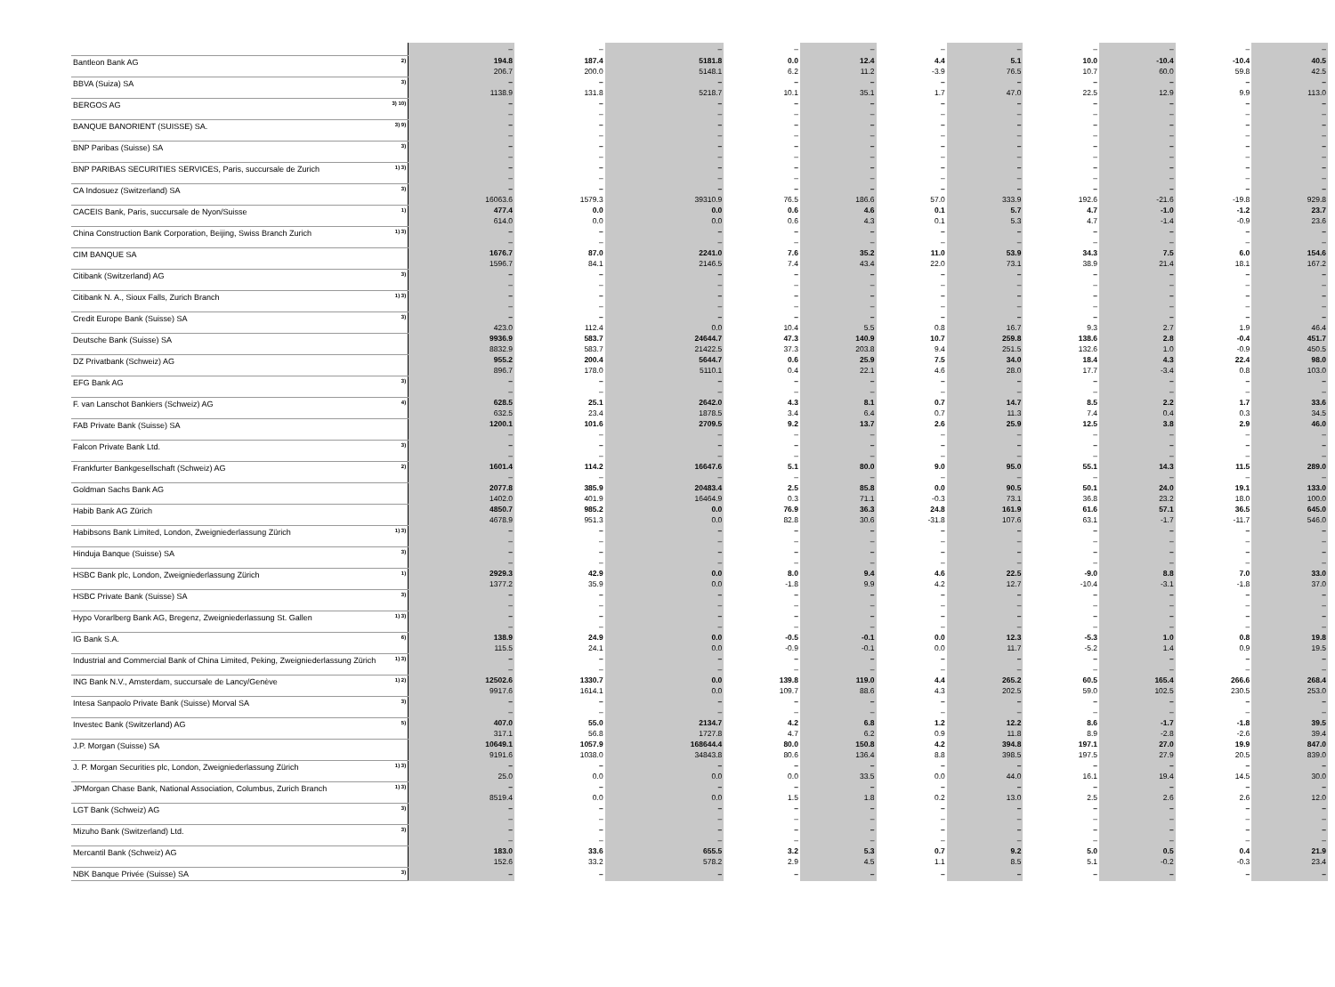| | | – | – | – | – | – | – | – | – | – | – | – |
| Bantleon Bank AG | <sup>2)</sup> | 194.8 | 187.4 | 5181.8 | 0.0 | 12.4 | 4.4 | 5.1 | 10.0 | -10.4 | -10.4 | 40.5 |
| | | 206.7 | 200.0 | 5148.1 | 6.2 | 11.2 | -3.9 | 76.5 | 10.7 | 60.0 | 59.8 | 42.5 |
| BBVA (Suiza) SA | <sup>3)</sup> | – | – | – | – | – | – | – | – | – | – | – |
| | | 1138.9 | 131.8 | 5218.7 | 10.1 | 35.1 | 1.7 | 47.0 | 22.5 | 12.9 | 9.9 | 113.0 |
| BERGOS AG | <sup>3) 10)</sup> | – | – | – | – | – | – | – | – | – | – | – |
| | | – | – | – | – | – | – | – | – | – | – | – |
| BANQUE BANORIENT (SUISSE) SA. | <sup>3) 9)</sup> | – | – | – | – | – | – | – | – | – | – | – |
| | | – | – | – | – | – | – | – | – | – | – | – |
| BNP Paribas (Suisse) SA | <sup>3)</sup> | – | – | – | – | – | – | – | – | – | – | – |
| | | – | – | – | – | – | – | – | – | – | – | – |
| BNP PARIBAS SECURITIES SERVICES, Paris, succursale de Zurich | <sup>1) 3)</sup> | – | – | – | – | – | – | – | – | – | – | – |
| | | – | – | – | – | – | – | – | – | – | – | – |
| CA Indosuez (Switzerland) SA | <sup>3)</sup> | – | – | – | – | – | – | – | – | – | – | – |
| | | 16063.6 | 1579.3 | 39310.9 | 76.5 | 186.6 | 57.0 | 333.9 | 192.6 | -21.6 | -19.8 | 929.8 |
| CACEIS Bank, Paris, succursale de Nyon/Suisse | <sup>1)</sup> | 477.4 | 0.0 | 0.0 | 0.6 | 4.6 | 0.1 | 5.7 | 4.7 | -1.0 | -1.2 | 23.7 |
| | | 614.0 | 0.0 | 0.0 | 0.6 | 4.3 | 0.1 | 5.3 | 4.7 | -1.4 | -0.9 | 23.6 |
| China Construction Bank Corporation, Beijing, Swiss Branch Zurich | <sup>1) 3)</sup> | – | – | – | – | – | – | – | – | – | – | – |
| | | – | – | – | – | – | – | – | – | – | – | – |
| CIM BANQUE SA | | 1676.7 | 87.0 | 2241.0 | 7.6 | 35.2 | 11.0 | 53.9 | 34.3 | 7.5 | 6.0 | 154.6 |
| | | 1596.7 | 84.1 | 2146.5 | 7.4 | 43.4 | 22.0 | 73.1 | 38.9 | 21.4 | 18.1 | 167.2 |
| Citibank (Switzerland) AG | <sup>3)</sup> | – | – | – | – | – | – | – | – | – | – | – |
| | | – | – | – | – | – | – | – | – | – | – | – |
| Citibank N. A., Sioux Falls, Zurich Branch | <sup>1) 3)</sup> | – | – | – | – | – | – | – | – | – | – | – |
| | | – | – | – | – | – | – | – | – | – | – | – |
| Credit Europe Bank (Suisse) SA | <sup>3)</sup> | – | – | – | – | – | – | – | – | – | – | – |
| | | 423.0 | 112.4 | 0.0 | 10.4 | 5.5 | 0.8 | 16.7 | 9.3 | 2.7 | 1.9 | 46.4 |
| Deutsche Bank (Suisse) SA | | 9936.9 | 583.7 | 24644.7 | 47.3 | 140.9 | 10.7 | 259.8 | 138.6 | 2.8 | -0.4 | 451.7 |
| | | 8832.9 | 583.7 | 21422.5 | 37.3 | 203.8 | 9.4 | 251.5 | 132.6 | 1.0 | -0.9 | 450.5 |
| DZ Privatbank (Schweiz) AG | | 955.2 | 200.4 | 5644.7 | 0.6 | 25.9 | 7.5 | 34.0 | 18.4 | 4.3 | 22.4 | 98.0 |
| | | 896.7 | 178.0 | 5110.1 | 0.4 | 22.1 | 4.6 | 28.0 | 17.7 | -3.4 | 0.8 | 103.0 |
| EFG Bank AG | <sup>3)</sup> | – | – | – | – | – | – | – | – | – | – | – |
| | | – | – | – | – | – | – | – | – | – | – | – |
| F. van Lanschot Bankiers (Schweiz) AG | <sup>4)</sup> | 628.5 | 25.1 | 2642.0 | 4.3 | 8.1 | 0.7 | 14.7 | 8.5 | 2.2 | 1.7 | 33.6 |
| | | 632.5 | 23.4 | 1878.5 | 3.4 | 6.4 | 0.7 | 11.3 | 7.4 | 0.4 | 0.3 | 34.5 |
| FAB Private Bank (Suisse) SA | | 1200.1 | 101.6 | 2709.5 | 9.2 | 13.7 | 2.6 | 25.9 | 12.5 | 3.8 | 2.9 | 46.0 |
| | | – | – | – | – | – | – | – | – | – | – | – |
| Falcon Private Bank Ltd. | <sup>3)</sup> | – | – | – | – | – | – | – | – | – | – | – |
| | | – | – | – | – | – | – | – | – | – | – | – |
| Frankfurter Bankgesellschaft (Schweiz) AG | <sup>2)</sup> | 1601.4 | 114.2 | 16647.6 | 5.1 | 80.0 | 9.0 | 95.0 | 55.1 | 14.3 | 11.5 | 289.0 |
| | | – | – | – | – | – | – | – | – | – | – | – |
| Goldman Sachs Bank AG | | 2077.8 | 385.9 | 20483.4 | 2.5 | 85.8 | 0.0 | 90.5 | 50.1 | 24.0 | 19.1 | 133.0 |
| | | 1402.0 | 401.9 | 16464.9 | 0.3 | 71.1 | -0.3 | 73.1 | 36.8 | 23.2 | 18.0 | 100.0 |
| Habib Bank AG Zürich | | 4850.7 | 985.2 | 0.0 | 76.9 | 36.3 | 24.8 | 161.9 | 61.6 | 57.1 | 36.5 | 645.0 |
| | | 4678.9 | 951.3 | 0.0 | 82.8 | 30.6 | -31.8 | 107.6 | 63.1 | -1.7 | -11.7 | 546.0 |
| Habibsons Bank Limited, London, Zweigniederlassung Zürich | <sup>1) 3)</sup> | – | – | – | – | – | – | – | – | – | – | – |
| | | – | – | – | – | – | – | – | – | – | – | – |
| Hinduja Banque (Suisse) SA | <sup>3)</sup> | – | – | – | – | – | – | – | – | – | – | – |
| | | – | – | – | – | – | – | – | – | – | – | – |
| HSBC Bank plc, London, Zweigniederlassung Zürich | <sup>1)</sup> | 2929.3 | 42.9 | 0.0 | 8.0 | 9.4 | 4.6 | 22.5 | -9.0 | 8.8 | 7.0 | 33.0 |
| | | 1377.2 | 35.9 | 0.0 | -1.8 | 9.9 | 4.2 | 12.7 | -10.4 | -3.1 | -1.8 | 37.0 |
| HSBC Private Bank (Suisse) SA | <sup>3)</sup> | – | – | – | – | – | – | – | – | – | – | – |
| | | – | – | – | – | – | – | – | – | – | – | – |
| Hypo Vorarlberg Bank AG, Bregenz, Zweigniederlassung St. Gallen | <sup>1) 3)</sup> | – | – | – | – | – | – | – | – | – | – | – |
| | | – | – | – | – | – | – | – | – | – | – | – |
| IG Bank S.A. | <sup>6)</sup> | 138.9 | 24.9 | 0.0 | -0.5 | -0.1 | 0.0 | 12.3 | -5.3 | 1.0 | 0.8 | 19.8 |
| | | 115.5 | 24.1 | 0.0 | -0.9 | -0.1 | 0.0 | 11.7 | -5.2 | 1.4 | 0.9 | 19.5 |
| Industrial and Commercial Bank of China Limited, Peking, Zweigniederlassung Zürich | <sup>1) 3)</sup> | – | – | – | – | – | – | – | – | – | – | – |
| | | – | – | – | – | – | – | – | – | – | – | – |
| ING Bank N.V., Amsterdam, succursale de Lancy/Genève | <sup>1) 2)</sup> | 12502.6 | 1330.7 | 0.0 | 139.8 | 119.0 | 4.4 | 265.2 | 60.5 | 165.4 | 266.6 | 268.4 |
| | | 9917.6 | 1614.1 | 0.0 | 109.7 | 88.6 | 4.3 | 202.5 | 59.0 | 102.5 | 230.5 | 253.0 |
| Intesa Sanpaolo Private Bank (Suisse) Morval SA | <sup>3)</sup> | – | – | – | – | – | – | – | – | – | – | – |
| | | – | – | – | – | – | – | – | – | – | – | – |
| Investec Bank (Switzerland) AG | <sup>5)</sup> | 407.0 | 55.0 | 2134.7 | 4.2 | 6.8 | 1.2 | 12.2 | 8.6 | -1.7 | -1.8 | 39.5 |
| | | 317.1 | 56.8 | 1727.8 | 4.7 | 6.2 | 0.9 | 11.8 | 8.9 | -2.8 | -2.6 | 39.4 |
| J.P. Morgan (Suisse) SA | | 10649.1 | 1057.9 | 168644.4 | 80.0 | 150.8 | 4.2 | 394.8 | 197.1 | 27.0 | 19.9 | 847.0 |
| | | 9191.6 | 1038.0 | 34843.8 | 80.6 | 136.4 | 8.8 | 398.5 | 197.5 | 27.9 | 20.5 | 839.0 |
| J. P. Morgan Securities plc, London, Zweigniederlassung Zürich | <sup>1) 3)</sup> | – | – | – | – | – | – | – | – | – | – | – |
| | | 25.0 | 0.0 | 0.0 | 0.0 | 33.5 | 0.0 | 44.0 | 16.1 | 19.4 | 14.5 | 30.0 |
| JPMorgan Chase Bank, National Association, Columbus, Zurich Branch | <sup>1) 3)</sup> | – | – | – | – | – | – | – | – | – | – | – |
| | | 8519.4 | 0.0 | 0.0 | 1.5 | 1.8 | 0.2 | 13.0 | 2.5 | 2.6 | 2.6 | 12.0 |
| LGT Bank (Schweiz) AG | <sup>3)</sup> | – | – | – | – | – | – | – | – | – | – | – |
| | | – | – | – | – | – | – | – | – | – | – | – |
| Mizuho Bank (Switzerland) Ltd. | <sup>3)</sup> | – | – | – | – | – | – | – | – | – | – | – |
| | | – | – | – | – | – | – | – | – | – | – | – |
| Mercantil Bank (Schweiz) AG | | 183.0 | 33.6 | 655.5 | 3.2 | 5.3 | 0.7 | 9.2 | 5.0 | 0.5 | 0.4 | 21.9 |
| | | 152.6 | 33.2 | 578.2 | 2.9 | 4.5 | 1.1 | 8.5 | 5.1 | -0.2 | -0.3 | 23.4 |
| NBK Banque Privée (Suisse) SA | <sup>3)</sup> | – | – | – | – | – | – | – | – | – | – | – |